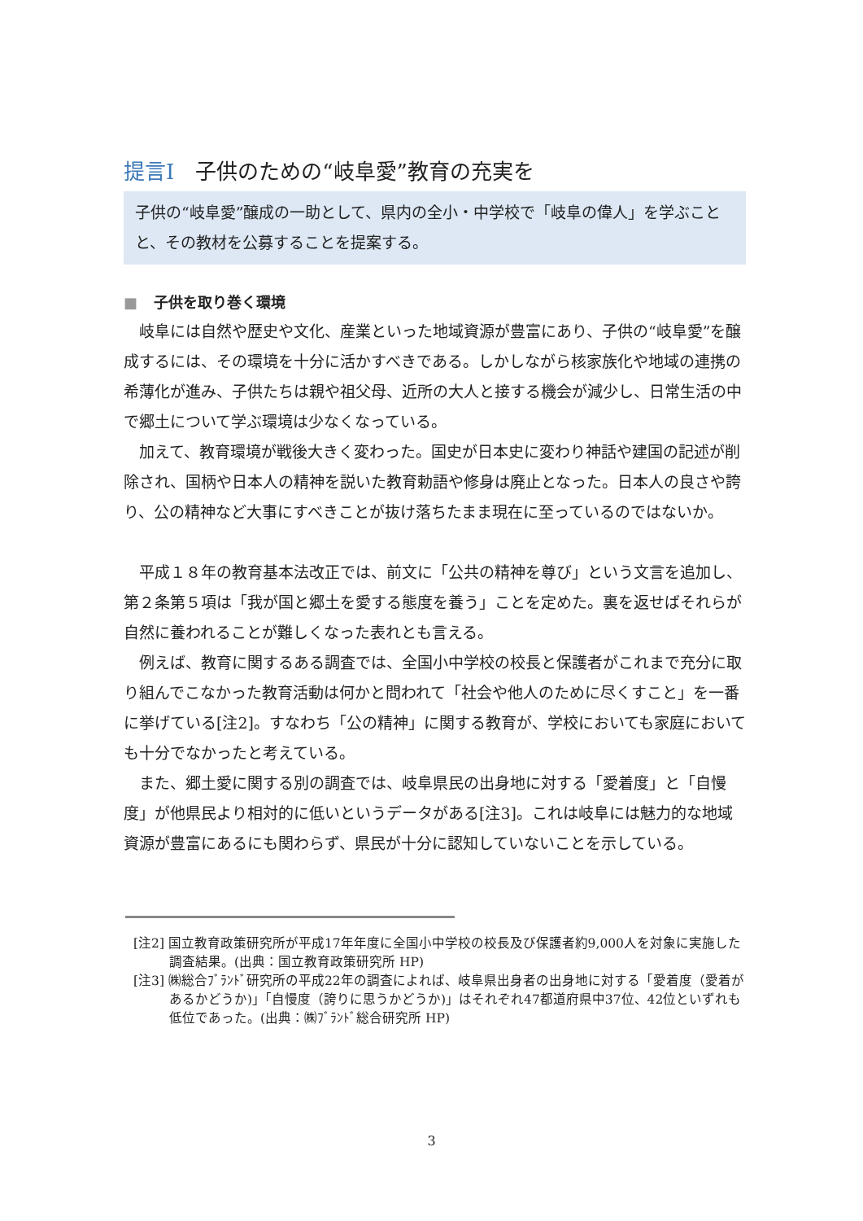提言Ⅰ　子供のための“岐阜愛”教育の充実を
子供の“岐阜愛”醸成の一助として、県内の全小・中学校で「岐阜の偉人」を学ぶことと、その教材を公募することを提案する。
■ 子供を取り巻く環境
岐阜には自然や歴史や文化、産業といった地域資源が豊富にあり、子供の“岐阜愛”を醸成するには、その環境を十分に活かすべきである。しかしながら核家族化や地域の連携の希薄化が進み、子供たちは親や祖父母、近所の大人と接する機会が減少し、日常生活の中で郷土について学ぶ環境は少なくなっている。
加えて、教育環境が戦後大きく変わった。国史が日本史に変わり神話や建国の記述が削除され、国柄や日本人の精神を説いた教育勅語や修身は廃止となった。日本人の良さや誇り、公の精神など大事にすべきことが抜け落ちたまま現在に至っているのではないか。
平成１８年の教育基本法改正では、前文に「公共の精神を尊び」という文言を追加し、第２条第５項は「我が国と郷土を愛する態度を養う」ことを定めた。裏を返せばそれらが自然に養われることが難しくなった表れとも言える。
例えば、教育に関するある調査では、全国小中学校の校長と保護者がこれまで充分に取り組んでこなかった教育活動は何かと問われて「社会や他人のために尽くすこと」を一番に挙げている[注2]。すなわち「公の精神」に関する教育が、学校においても家庭においても十分でなかったと考えている。
また、郷土愛に関する別の調査では、岐阜県民の出身地に対する「愛着度」と「自慢度」が他県民より相対的に低いというデータがある[注3]。これは岐阜には魅力的な地域資源が豊富にあるにも関わらず、県民が十分に認知していないことを示している。
[注2] 国立教育政策研究所が平成17年年度に全国小中学校の校長及び保護者約9,000人を対象に実施した調査結果。(出典：国立教育政策研究所 HP)
[注3] ㈱総合ﾌﾞﾗﾝﾄﾞ研究所の平成22年の調査によれば、岐阜県出身者の出身地に対する「愛着度（愛着があるかどうか)」「自慢度（誇りに思うかどうか)」はそれぞれ47都道府県中37位、42位といずれも低位であった。(出典：㈱ﾌﾞﾗﾝﾄﾞ総合研究所 HP)
3